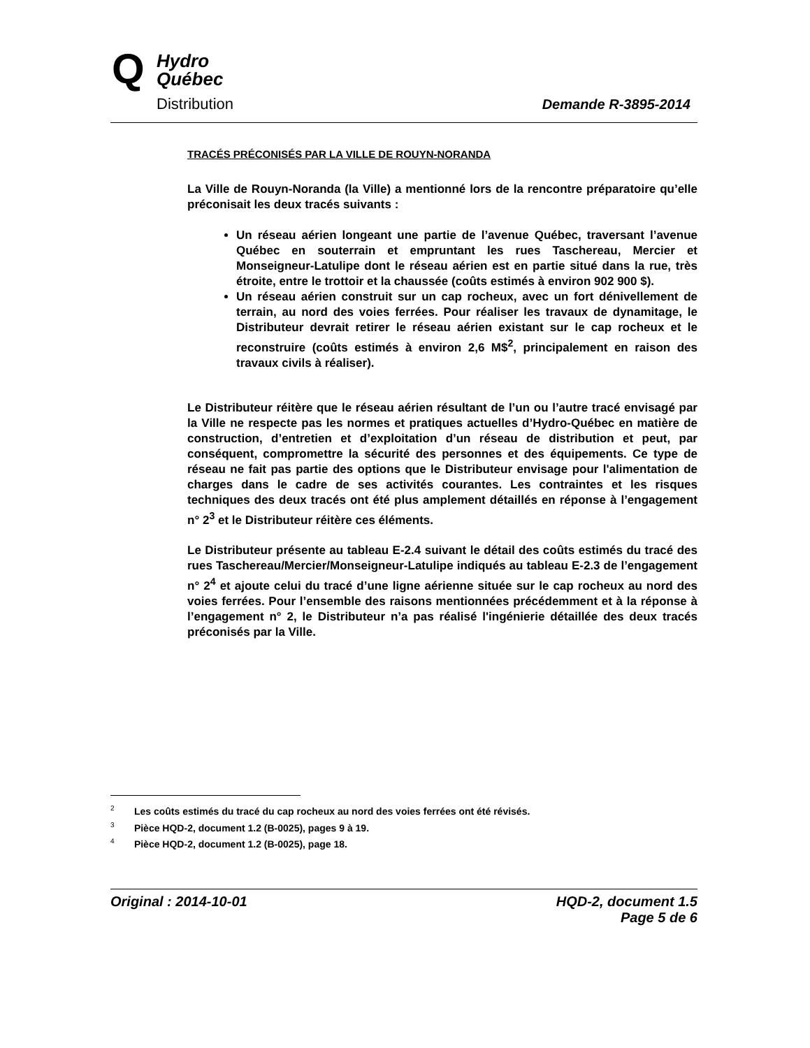Q
Hydro
Québec
Distribution
Demande R-3895-2014
TRACÉS PRÉCONISÉS PAR LA VILLE DE ROUYN-NORANDA
La Ville de Rouyn-Noranda (la Ville) a mentionné lors de la rencontre préparatoire qu’elle préconisait les deux tracés suivants :
Un réseau aérien longeant une partie de l’avenue Québec, traversant l’avenue Québec en souterrain et empruntant les rues Taschereau, Mercier et Monseigneur-Latulipe dont le réseau aérien est en partie situé dans la rue, très étroite, entre le trottoir et la chaussée (coûts estimés à environ 902 900 $).
Un réseau aérien construit sur un cap rocheux, avec un fort dénivellement de terrain, au nord des voies ferrées. Pour réaliser les travaux de dynamitage, le Distributeur devrait retirer le réseau aérien existant sur le cap rocheux et le reconstruire (coûts estimés à environ 2,6 M$<sup>2</sup>, principalement en raison des travaux civils à réaliser).
Le Distributeur réitère que le réseau aérien résultant de l’un ou l’autre tracé envisagé par la Ville ne respecte pas les normes et pratiques actuelles d’Hydro-Québec en matière de construction, d’entretien et d’exploitation d’un réseau de distribution et peut, par conséquent, compromettre la sécurité des personnes et des équipements. Ce type de réseau ne fait pas partie des options que le Distributeur envisage pour l'alimentation de charges dans le cadre de ses activités courantes. Les contraintes et les risques techniques des deux tracés ont été plus amplement détaillés en réponse à l’engagement n° 2<sup>3</sup> et le Distributeur réitère ces éléments.
Le Distributeur présente au tableau E-2.4 suivant le détail des coûts estimés du tracé des rues Taschereau/Mercier/Monseigneur-Latulipe indiqués au tableau E-2.3 de l’engagement n° 2<sup>4</sup> et ajoute celui du tracé d’une ligne aérienne située sur le cap rocheux au nord des voies ferrées. Pour l’ensemble des raisons mentionnées précédemment et à la réponse à l’engagement n° 2, le Distributeur n’a pas réalisé l'ingénierie détaillée des deux tracés préconisés par la Ville.
<sup>2</sup> Les coûts estimés du tracé du cap rocheux au nord des voies ferrées ont été révisés.
<sup>3</sup> Pièce HQD-2, document 1.2 (B-0025), pages 9 à 19.
<sup>4</sup> Pièce HQD-2, document 1.2 (B-0025), page 18.
HQD-2, document 1.5
Page 5 de 6 Original : 2014-10-01